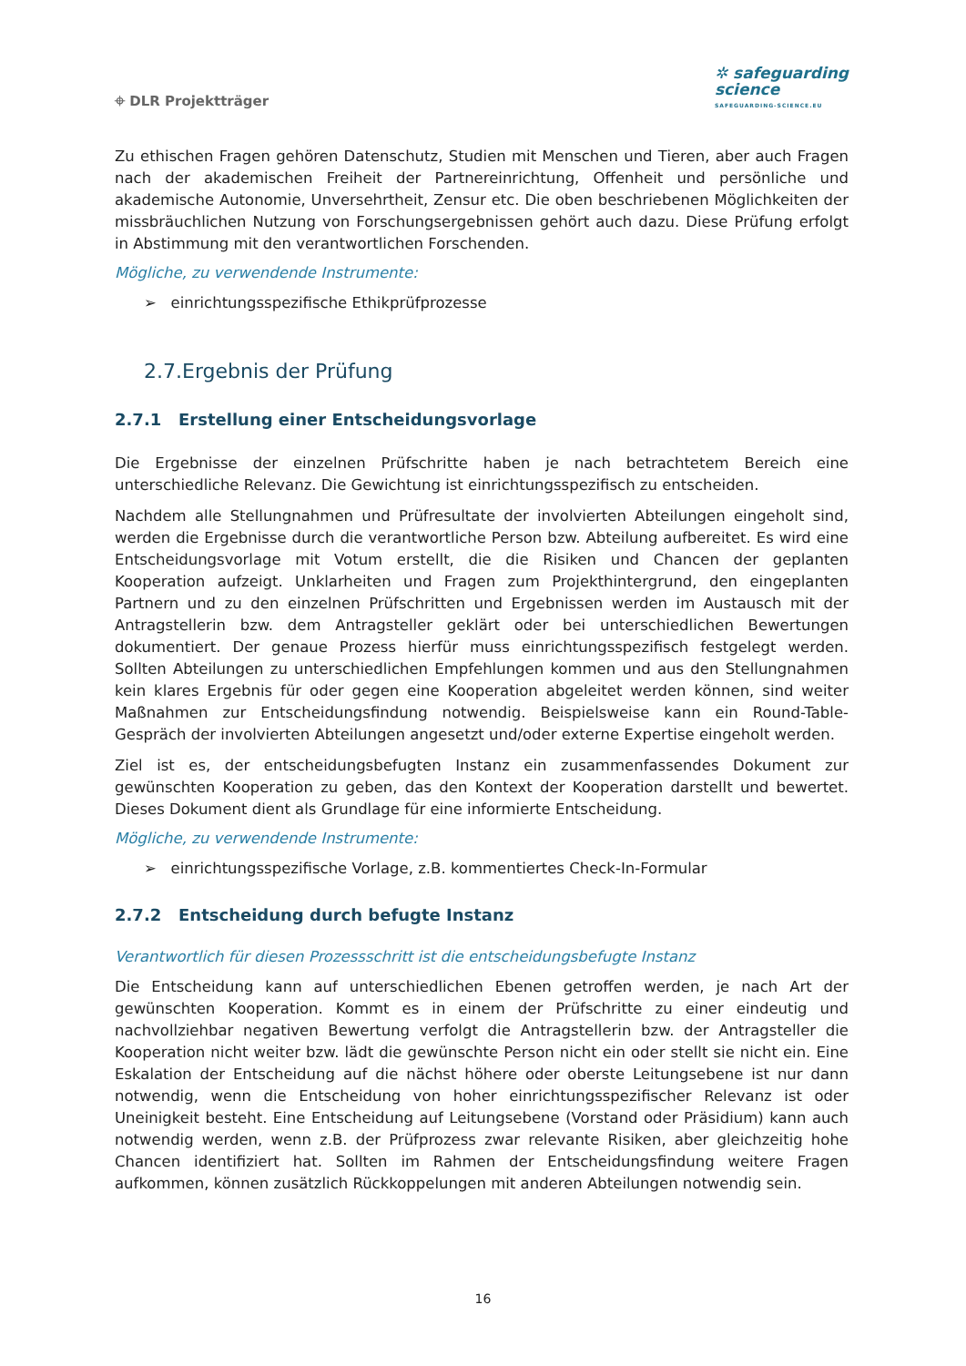⌖ DLR Projektträger
✲ safeguarding
science
SAFEGUARDING-SCIENCE.EU
Zu ethischen Fragen gehören Datenschutz, Studien mit Menschen und Tieren, aber auch Fragen nach der akademischen Freiheit der Partnereinrichtung, Offenheit und persönliche und akademische Autonomie, Unversehrtheit, Zensur etc. Die oben beschriebenen Möglichkeiten der missbräuchlichen Nutzung von Forschungsergebnissen gehört auch dazu. Diese Prüfung erfolgt in Abstimmung mit den verantwortlichen Forschenden.
Mögliche, zu verwendende Instrumente:
➢ einrichtungsspezifische Ethikprüfprozesse
2.7.Ergebnis der Prüfung
2.7.1 Erstellung einer Entscheidungsvorlage
Die Ergebnisse der einzelnen Prüfschritte haben je nach betrachtetem Bereich eine unterschiedliche Relevanz. Die Gewichtung ist einrichtungsspezifisch zu entscheiden.
Nachdem alle Stellungnahmen und Prüfresultate der involvierten Abteilungen eingeholt sind, werden die Ergebnisse durch die verantwortliche Person bzw. Abteilung aufbereitet. Es wird eine Entscheidungsvorlage mit Votum erstellt, die die Risiken und Chancen der geplanten Kooperation aufzeigt. Unklarheiten und Fragen zum Projekthintergrund, den eingeplanten Partnern und zu den einzelnen Prüfschritten und Ergebnissen werden im Austausch mit der Antragstellerin bzw. dem Antragsteller geklärt oder bei unterschiedlichen Bewertungen dokumentiert. Der genaue Prozess hierfür muss einrichtungsspezifisch festgelegt werden. Sollten Abteilungen zu unterschiedlichen Empfehlungen kommen und aus den Stellungnahmen kein klares Ergebnis für oder gegen eine Kooperation abgeleitet werden können, sind weiter Maßnahmen zur Entscheidungsfindung notwendig. Beispielsweise kann ein Round-Table-Gespräch der involvierten Abteilungen angesetzt und/oder externe Expertise eingeholt werden.
Ziel ist es, der entscheidungsbefugten Instanz ein zusammenfassendes Dokument zur gewünschten Kooperation zu geben, das den Kontext der Kooperation darstellt und bewertet. Dieses Dokument dient als Grundlage für eine informierte Entscheidung.
Mögliche, zu verwendende Instrumente:
➢ einrichtungsspezifische Vorlage, z.B. kommentiertes Check-In-Formular
2.7.2 Entscheidung durch befugte Instanz
Verantwortlich für diesen Prozessschritt ist die entscheidungsbefugte Instanz
Die Entscheidung kann auf unterschiedlichen Ebenen getroffen werden, je nach Art der gewünschten Kooperation. Kommt es in einem der Prüfschritte zu einer eindeutig und nachvollziehbar negativen Bewertung verfolgt die Antragstellerin bzw. der Antragsteller die Kooperation nicht weiter bzw. lädt die gewünschte Person nicht ein oder stellt sie nicht ein. Eine Eskalation der Entscheidung auf die nächst höhere oder oberste Leitungsebene ist nur dann notwendig, wenn die Entscheidung von hoher einrichtungsspezifischer Relevanz ist oder Uneinigkeit besteht. Eine Entscheidung auf Leitungsebene (Vorstand oder Präsidium) kann auch notwendig werden, wenn z.B. der Prüfprozess zwar relevante Risiken, aber gleichzeitig hohe Chancen identifiziert hat. Sollten im Rahmen der Entscheidungsfindung weitere Fragen aufkommen, können zusätzlich Rückkoppelungen mit anderen Abteilungen notwendig sein.
16